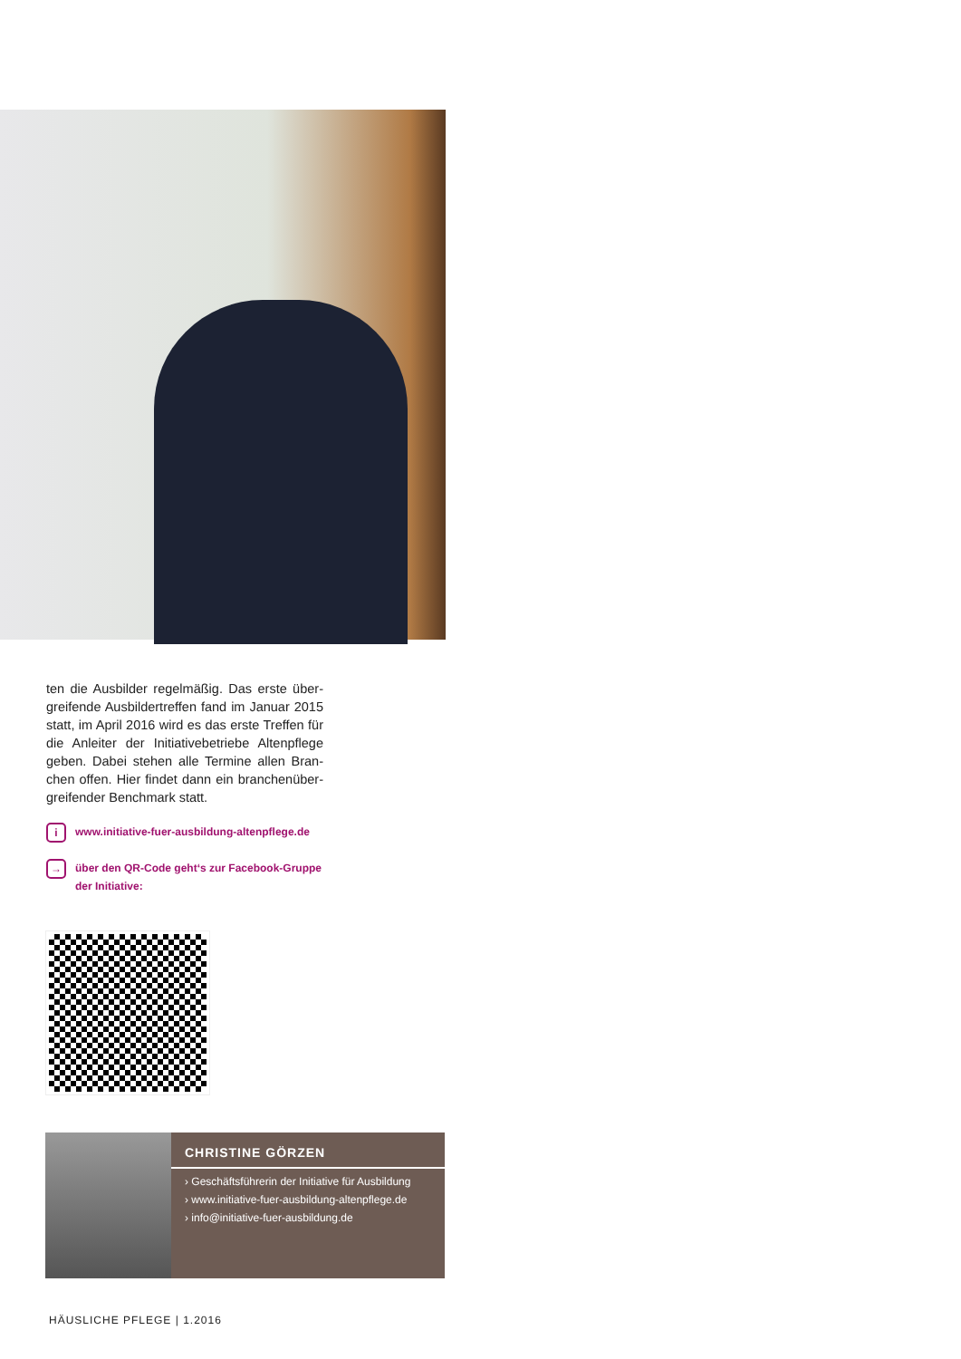ten die Ausbilder regelmäßig. Das erste über­greifende Ausbildertreffen fand im Januar 2015 statt, im April 2016 wird es das erste Treffen für die Anleiter der Initiativebetriebe Altenpflege geben. Dabei stehen alle Termine allen Bran­chen offen. Hier findet dann ein branchenüber­greifender Benchmark statt.
iwww.initiative-fuer-ausbildung-altenpflege.de
→ über den QR-Code geht‘s zur Facebook-Gruppe der Initiative:
CHRISTINE GÖRZEN
› Geschäftsführerin der Initiative für Ausbildung
› www.initiative-fuer-ausbildung-altenpflege.de
› info@initiative-fuer-ausbildung.de
HÄUSLICHE PFLEGE | 1.2016